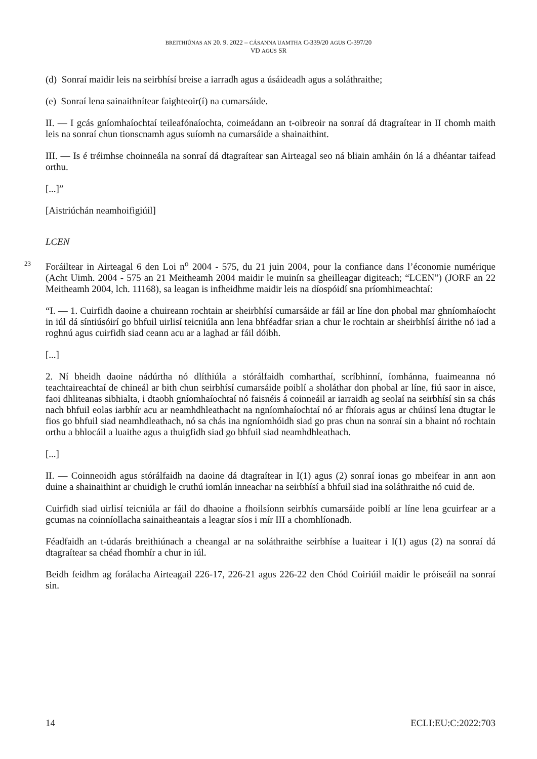BREITHIÚNAS AN 20. 9. 2022 – CÁSANNA UAMTHA C-339/20 AGUS C-397/20
VD AGUS SR
(d) Sonraí maidir leis na seirbhísí breise a iarradh agus a úsáideadh agus a soláthraithe;
(e) Sonraí lena sainaithnítear faighteoir(í) na cumarsáide.
II. — I gcás gníomhaíochtaí teileafónaíochta, coimeádann an t-oibreoir na sonraí dá dtagraítear in II chomh maith leis na sonraí chun tionscnamh agus suíomh na cumarsáide a shainaithint.
III. — Is é tréimhse choinneála na sonraí dá dtagraítear san Airteagal seo ná bliain amháin ón lá a dhéantar taifead orthu.
[...]”
[Aistriúchán neamhoifigiúil]
LCEN
23
Foráiltear in Airteagal 6 den Loi n<sup>o</sup> 2004 - 575, du 21 juin 2004, pour la confiance dans l’économie numérique (Acht Uimh. 2004 - 575 an 21 Meitheamh 2004 maidir le muinín sa gheilleagar digiteach; “LCEN”) (JORF an 22 Meitheamh 2004, lch. 11168), sa leagan is infheidhme maidir leis na díospóidí sna príomhimeachtaí:
“I. — 1. Cuirfidh daoine a chuireann rochtain ar sheirbhísí cumarsáide ar fáil ar líne don phobal mar ghníomhaíocht in iúl dá síntiúsóirí go bhfuil uirlisí teicniúla ann lena bhféadfar srian a chur le rochtain ar sheirbhísí áirithe nó iad a roghnú agus cuirfidh siad ceann acu ar a laghad ar fáil dóibh.
[...]
2. Ní bheidh daoine nádúrtha nó dlíthiúla a stórálfaidh comharthaí, scríbhinní, íomhánna, fuaimeanna nó teachtaireachtaí de chineál ar bith chun seirbhísí cumarsáide poiblí a sholáthar don phobal ar líne, fiú saor in aisce, faoi dhliteanas sibhialta, i dtaobh gníomhaíochtaí nó faisnéis á coinneáil ar iarraidh ag seolaí na seirbhísí sin sa chás nach bhfuil eolas iarbhír acu ar neamhdhleathacht na ngníomhaíochtaí nó ar fhíorais agus ar chúinsí lena dtugtar le fios go bhfuil siad neamhdleathach, nó sa chás ina ngníomhóidh siad go pras chun na sonraí sin a bhaint nó rochtain orthu a bhlocáil a luaithe agus a thuigfidh siad go bhfuil siad neamhdhleathach.
[...]
II. — Coinneoidh agus stórálfaidh na daoine dá dtagraítear in I(1) agus (2) sonraí ionas go mbeifear in ann aon duine a shainaithint ar chuidigh le cruthú iomlán inneachar na seirbhísí a bhfuil siad ina soláthraithe nó cuid de.
Cuirfidh siad uirlisí teicniúla ar fáil do dhaoine a fhoilsíonn seirbhís cumarsáide poiblí ar líne lena gcuirfear ar a gcumas na coinníollacha sainaitheantais a leagtar síos i mír III a chomhlíonadh.
Féadfaidh an t-údarás breithiúnach a cheangal ar na soláthraithe seirbhíse a luaitear i I(1) agus (2) na sonraí dá dtagraítear sa chéad fhomhír a chur in iúl.
Beidh feidhm ag forálacha Airteagail 226-17, 226-21 agus 226-22 den Chód Coiriúil maidir le próiseáil na sonraí sin.
14 ECLI:EU:C:2022:703